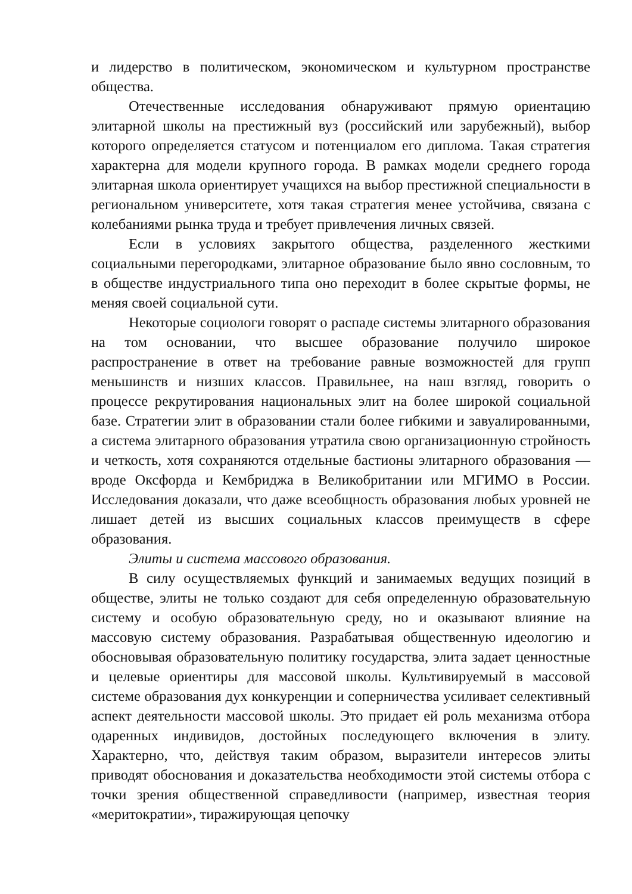и лидерство в политическом, экономическом и культурном пространстве общества.
Отечественные исследования обнаруживают прямую ориентацию элитарной школы на престижный вуз (российский или зарубежный), выбор которого определяется статусом и потенциалом его диплома. Такая стратегия характерна для модели крупного города. В рамках модели среднего города элитарная школа ориентирует учащихся на выбор престижной специальности в региональном университете, хотя такая стратегия менее устойчива, связана с колебаниями рынка труда и требует привлечения личных связей.
Если в условиях закрытого общества, разделенного жесткими социальными перегородками, элитарное образование было явно сословным, то в обществе индустриального типа оно переходит в более скрытые формы, не меняя своей социальной сути.
Некоторые социологи говорят о распаде системы элитарного образования на том основании, что высшее образование получило широкое распространение в ответ на требование равные возможностей для групп меньшинств и низших классов. Правильнее, на наш взгляд, говорить о процессе рекрутирования национальных элит на более широкой социальной базе. Стратегии элит в образовании стали более гибкими и завуалированными, а система элитарного образования утратила свою организационную стройность и четкость, хотя сохраняются отдельные бастионы элитарного образования — вроде Оксфорда и Кембриджа в Великобритании или МГИМО в России. Исследования доказали, что даже всеобщность образования любых уровней не лишает детей из высших социальных классов преимуществ в сфере образования.
Элиты и система массового образования.
В силу осуществляемых функций и занимаемых ведущих позиций в обществе, элиты не только создают для себя определенную образовательную систему и особую образовательную среду, но и оказывают влияние на массовую систему образования. Разрабатывая общественную идеологию и обосновывая образовательную политику государства, элита задает ценностные и целевые ориентиры для массовой школы. Культивируемый в массовой системе образования дух конкуренции и соперничества усиливает селективный аспект деятельности массовой школы. Это придает ей роль механизма отбора одаренных индивидов, достойных последующего включения в элиту. Характерно, что, действуя таким образом, выразители интересов элиты приводят обоснования и доказательства необходимости этой системы отбора с точки зрения общественной справедливости (например, известная теория «меритократии», тиражирующая цепочку